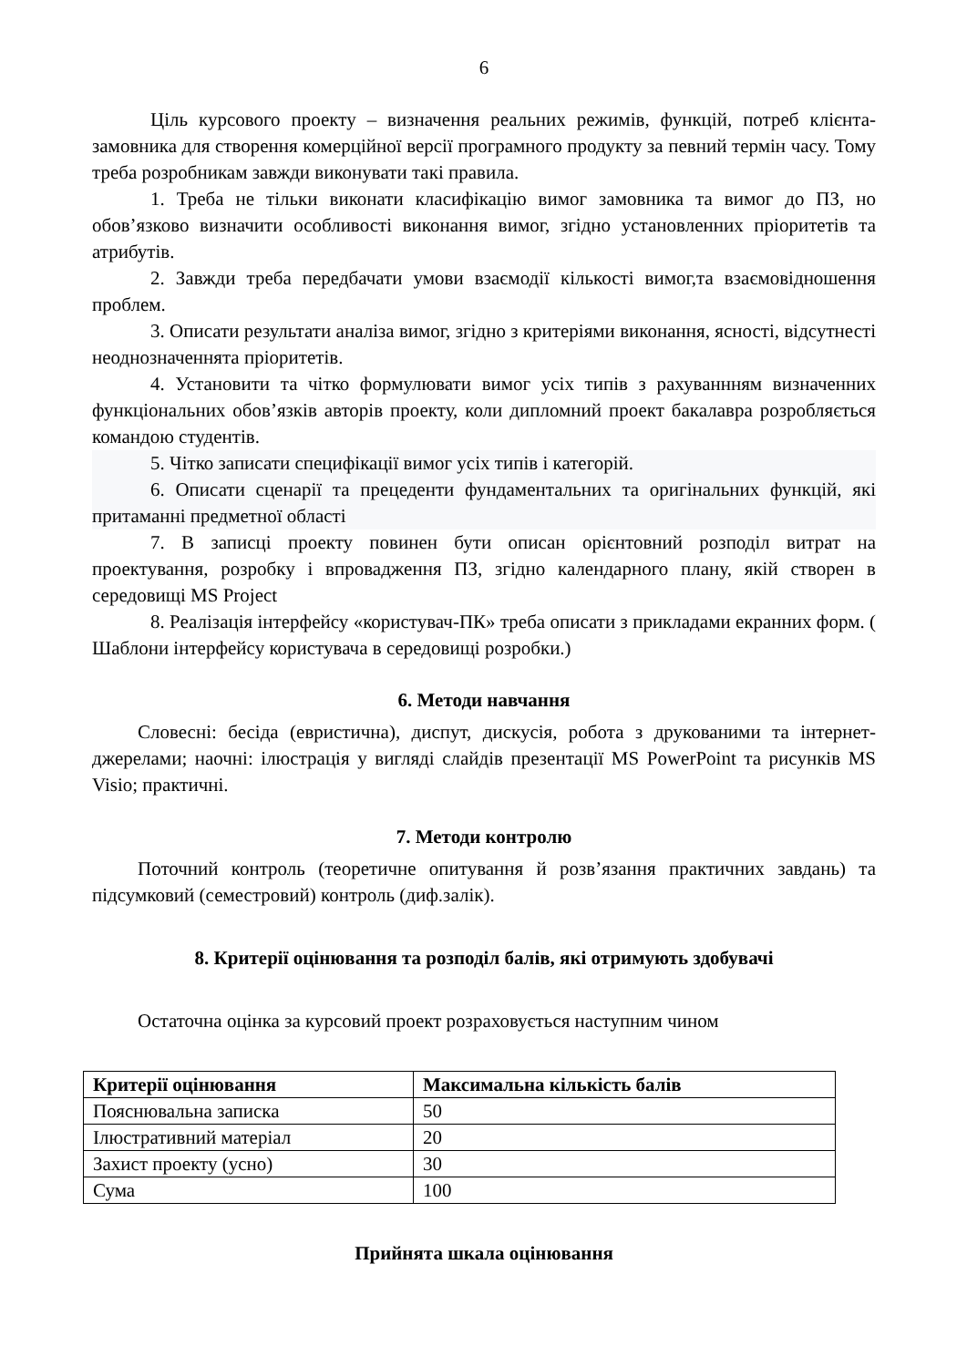6
Ціль курсового проекту – визначення реальних режимів, функцій, потреб клієнта-замовника для створення комерційної версії програмного продукту за певний термін часу. Тому треба розробникам завжди виконувати такі правила.
1. Треба не тільки виконати класифікацію вимог замовника та вимог до ПЗ, но обов’язково визначити особливості виконання вимог, згідно установленних пріоритетів та атрибутів.
2. Завжди треба передбачати умови взаємодії кількості вимог,та взаємовідношення проблем.
3. Описати результати аналіза вимог, згідно з критеріями виконання, ясності, відсутнесті неоднозначеннята пріоритетів.
4. Установити та чітко формулювати вимог усіх типів з рахуваннням визначенних функціональних обов’язків авторів проекту, коли дипломний проект бакалавра розробляється командою студентів.
5. Чітко записати специфікації вимог усіх типів і категорій.
6. Описати сценарії та прецеденти фундаментальних та оригінальних функцій, які притаманні предметної області
7. В записці проекту повинен бути описан орієнтовний розподіл витрат на проектування, розробку і впровадження ПЗ, згідно календарного плану, якій створен в середовищі MS Project
8. Реалізація інтерфейсу «користувач-ПК» треба описати з прикладами екранних форм. ( Шаблони інтерфейсу користувача в середовищі розробки.)
6. Методи навчання
Словесні: бесіда (евристична), диспут, дискусія, робота з друкованими та інтернет-джерелами; наочні: ілюстрація у вигляді слайдів презентації MS PowerPoint та рисунків MS Visio; практичні.
7. Методи контролю
Поточний контроль (теоретичне опитування й розв’язання практичних завдань) та підсумковий (семестровий) контроль (диф.залік).
8. Критерії оцінювання та розподіл балів, які отримують здобувачі
Остаточна оцінка за курсовий проект розраховується наступним чином
| Критерії оцінювання | Максимальна кількість балів |
| --- | --- |
| Пояснювальна записка | 50 |
| Ілюстративний матеріал | 20 |
| Захист проекту (усно) | 30 |
| Сума | 100 |
Прийнята шкала оцінювання